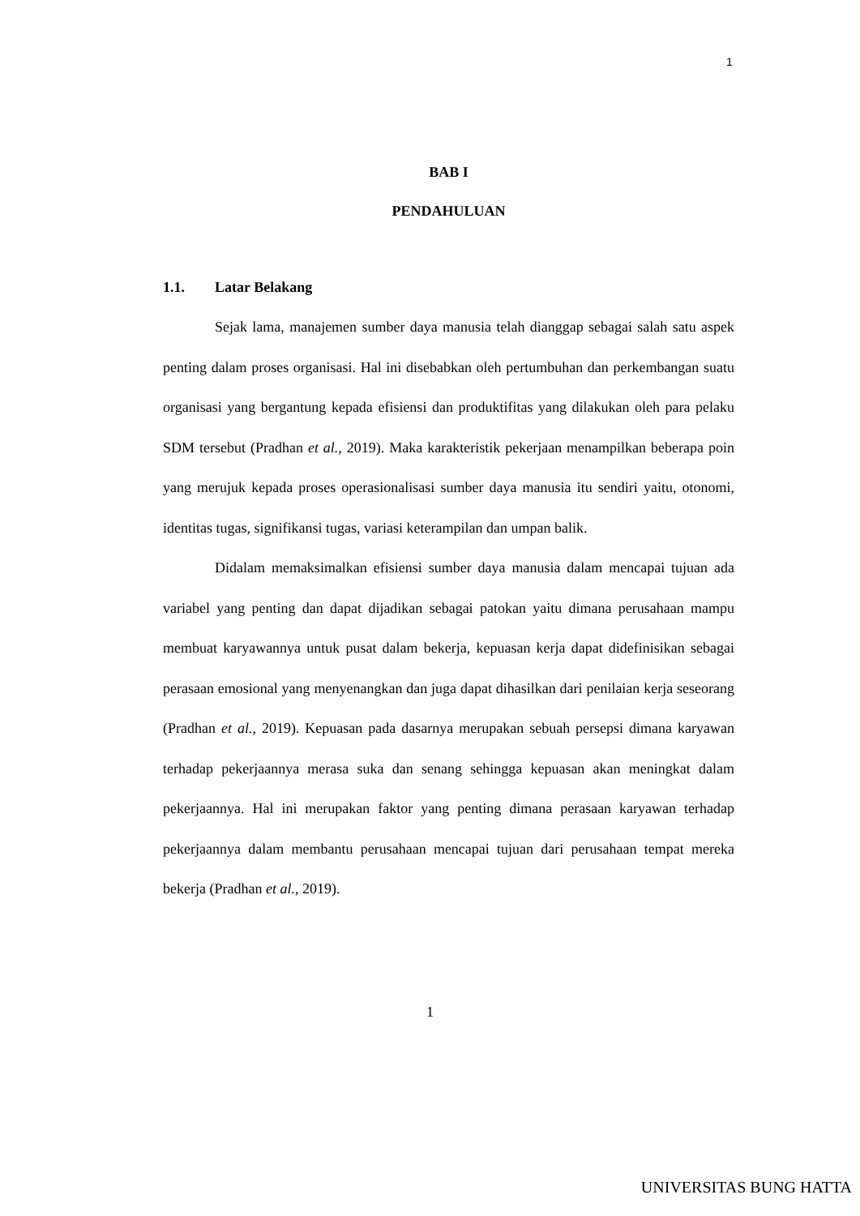1
BAB I
PENDAHULUAN
1.1. Latar Belakang
Sejak lama, manajemen sumber daya manusia telah dianggap sebagai salah satu aspek penting dalam proses organisasi. Hal ini disebabkan oleh pertumbuhan dan perkembangan suatu organisasi yang bergantung kepada efisiensi dan produktifitas yang dilakukan oleh para pelaku SDM tersebut (Pradhan et al., 2019). Maka karakteristik pekerjaan menampilkan beberapa poin yang merujuk kepada proses operasionalisasi sumber daya manusia itu sendiri yaitu, otonomi, identitas tugas, signifikansi tugas, variasi keterampilan dan umpan balik.
Didalam memaksimalkan efisiensi sumber daya manusia dalam mencapai tujuan ada variabel yang penting dan dapat dijadikan sebagai patokan yaitu dimana perusahaan mampu membuat karyawannya untuk pusat dalam bekerja, kepuasan kerja dapat didefinisikan sebagai perasaan emosional yang menyenangkan dan juga dapat dihasilkan dari penilaian kerja seseorang (Pradhan et al., 2019). Kepuasan pada dasarnya merupakan sebuah persepsi dimana karyawan terhadap pekerjaannya merasa suka dan senang sehingga kepuasan akan meningkat dalam pekerjaannya. Hal ini merupakan faktor yang penting dimana perasaan karyawan terhadap pekerjaannya dalam membantu perusahaan mencapai tujuan dari perusahaan tempat mereka bekerja (Pradhan et al., 2019).
1
UNIVERSITAS BUNG HATTA